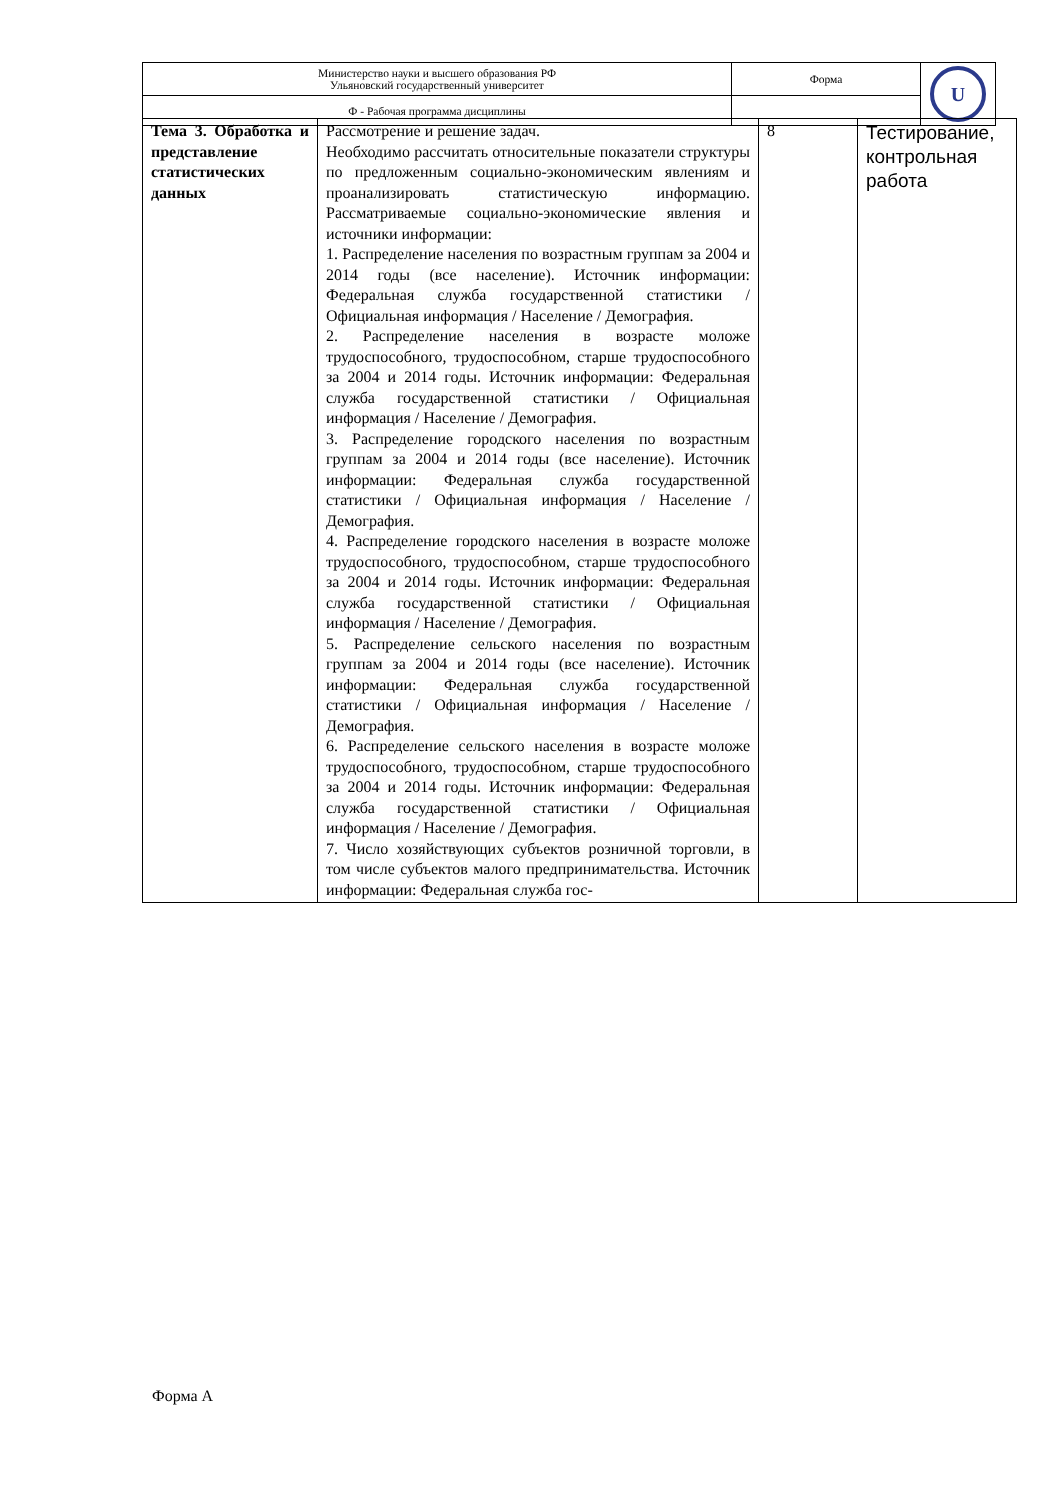| Министерство науки и высшего образования РФ Ульяновский государственный университет | Форма | U |
| Ф - Рабочая программа дисциплины | | |
| Тема 3. Обработка и представление статистических данных | Рассмотрение и решение задач. Необходимо рассчитать относительные показатели структуры по предложенным социально-экономическим явлениям и проанализировать статистическую информацию. Рассматриваемые социально-экономические явления и источники информации: 1. Распределение населения по возрастным группам за 2004 и 2014 годы (все население). Источник информации: Федеральная служба государственной статистики / Официальная информация / Население / Демография. 2. Распределение населения в возрасте моложе трудоспособного, трудоспособном, старше трудоспособного за 2004 и 2014 годы. Источник информации: Федеральная служба государственной статистики / Официальная информация / Население / Демография. 3. Распределение городского населения по возрастным группам за 2004 и 2014 годы (все население). Источник информации: Федеральная служба государственной статистики / Официальная информация / Население / Демография. 4. Распределение городского населения в возрасте моложе трудоспособного, трудоспособном, старше трудоспособного за 2004 и 2014 годы. Источник информации: Федеральная служба государственной статистики / Официальная информация / Население / Демография. 5. Распределение сельского населения по возрастным группам за 2004 и 2014 годы (все население). Источник информации: Федеральная служба государственной статистики / Официальная информация / Население / Демография. 6. Распределение сельского населения в возрасте моложе трудоспособного, трудоспособном, старше трудоспособного за 2004 и 2014 годы. Источник информации: Федеральная служба государственной статистики / Официальная информация / Население / Демография. 7. Число хозяйствующих субъектов розничной торговли, в том числе субъектов малого предпринимательства. Источник информации: Федеральная служба гос- | 8 | Тестирование, контрольная работа |
Форма А